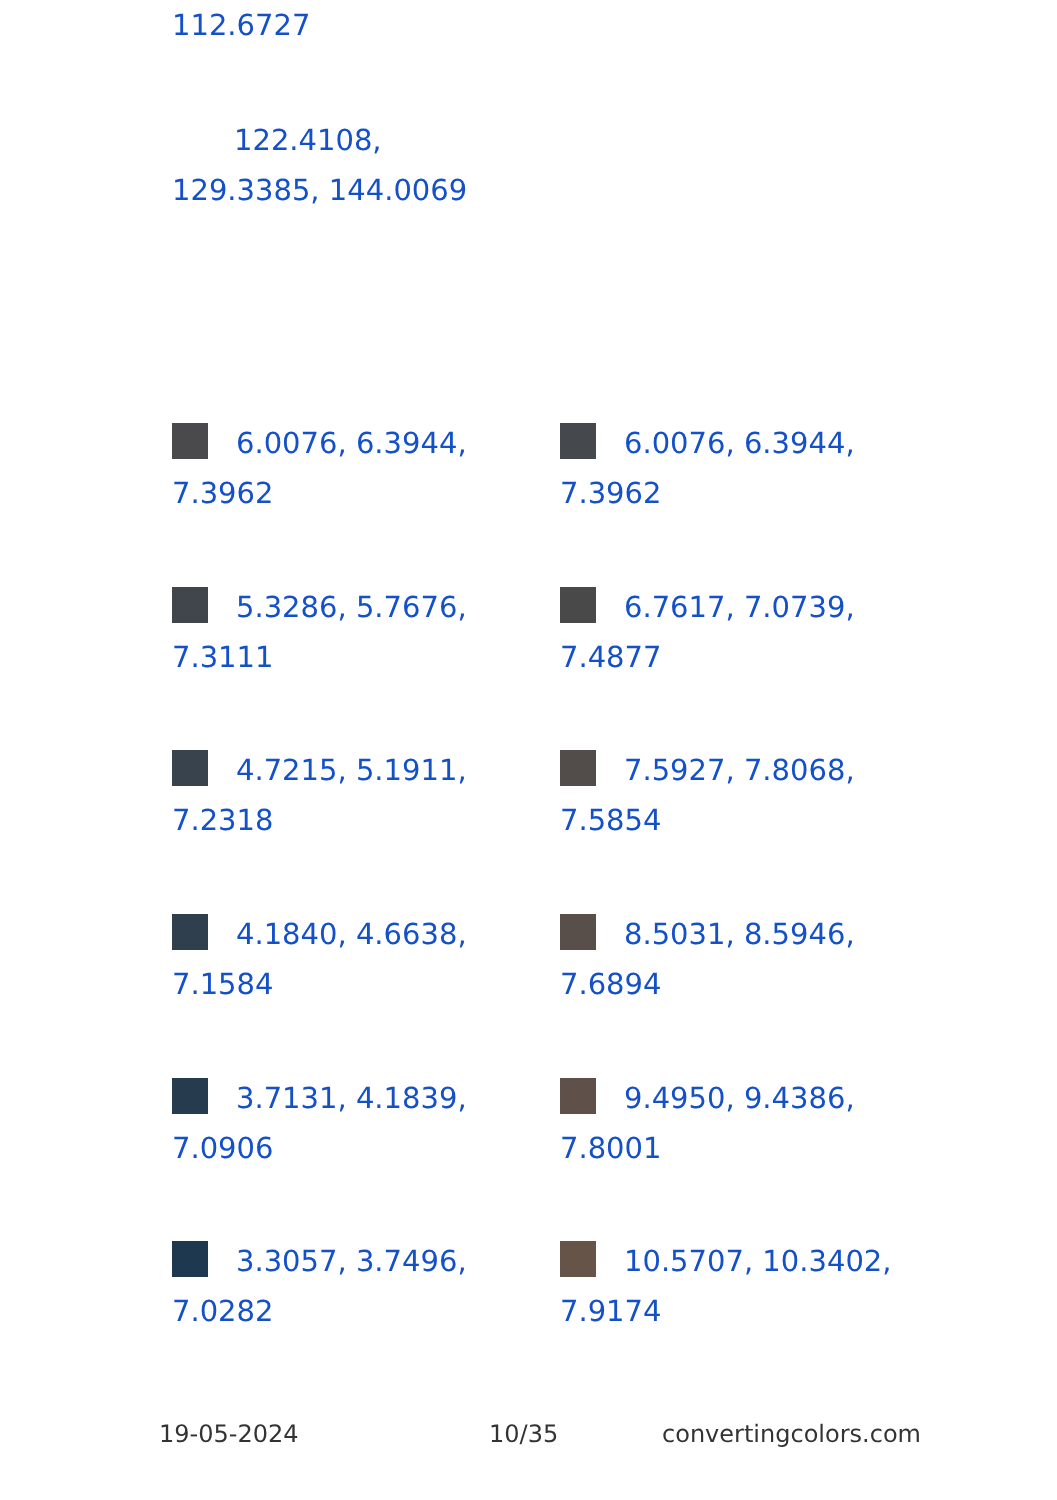112.6727
122.4108,
129.3385, 144.0069
6.0076, 6.3944,
7.3962
6.0076, 6.3944,
7.3962
5.3286, 5.7676,
7.3111
6.7617, 7.0739,
7.4877
4.7215, 5.1911,
7.2318
7.5927, 7.8068,
7.5854
4.1840, 4.6638,
7.1584
8.5031, 8.5946,
7.6894
3.7131, 4.1839,
7.0906
9.4950, 9.4386,
7.8001
3.3057, 3.7496,
7.0282
10.5707, 10.3402,
7.9174
19-05-2024 10/35 convertingcolors.com